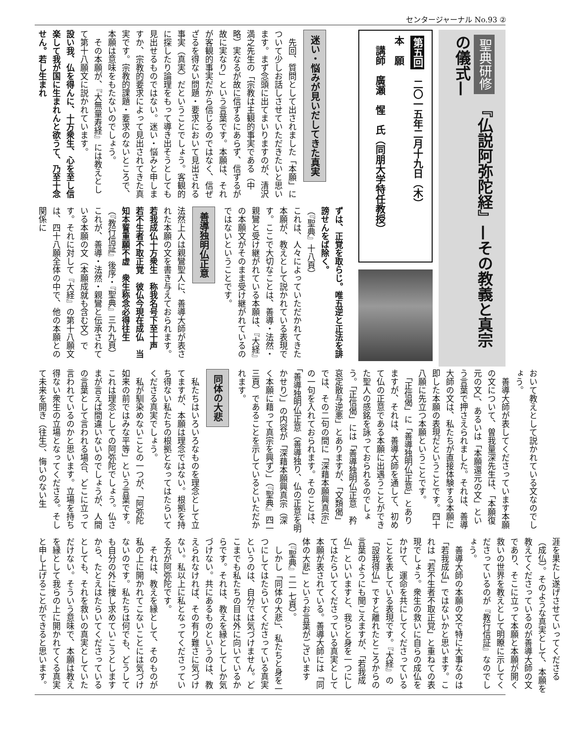センタージャーナル No.93 ②
聖典研修 『仏説阿弥陀経』—その教義と真宗の儀式—
第五回　二〇一五年二月十九日（木）
本　願
　講師　廣瀬　惺　氏（同朋大学特任教授）
迷い・悩みが見いだしてきた真実
　先回、質問として出されました「本願」について少しお話しさせていただきたいと思います。まず念頭に出てまいりますのが、清沢満之先生の「宗教は主観的事実である（中略）実なるが故に信ずるにあらず、信ずるが故に実なり」という言葉です。本願は、それが客観的事実だから信じるのではなく、信ぜざるを得ない問題・要求において見出される事実（真実）だということでしょう。客観的に探したり論理をもって導き出そうとしても見出せるものではない。迷い・悩みと申しますか、宗教的要求によって見出されてきた真実です。宗教的課題・要求のないところで、本願は意味をもたないのでしょう。
　その本願が、『大無量寿経』には教えとして第十八願文に説かれています。
設い我、仏を得んに、十方衆生、心を至し信楽して我が国に生まれんと欲うて、乃至十念せん。若し生まれ
ずは、正覚を取らじ。唯五逆と正法を誹謗せんをば除く。
（『聖典』十八頁）
これは、人々によっていただかれてきた本願が、教えとして説かれている表現です。ここで大切なことは、善導・法然・親鸞と受け継がれている本願は、『大経』の本願文がそのまま受け継がれているのではないということです。
善導独明仏正意
法然上人は親鸞聖人に、善導大師が表された本願の文を書き与えておられます。
若我成仏十方衆生　称我名号下至十声　若不生者不取正覚　彼仏今現在成仏　当知本誓重願不虚　衆生称念必得往生
（『教行信証』後序・『聖典』三九九頁）
これが、善導・法然・親鸞と伝承されている本願の文（本願成就も含む文）です。それに対して『大経』の第十八願文は、四十八願全体の中で、他の本願との関係に
おいて教えとして説かれている文なのでしょう。
　善導大師が表してくださっています本願の文について、曽我量深先生は、「本願復元の文」、あるいは「本願還元の文」という言葉で押さえられました。それは、善導大師の文は、私たちが直接体験する本願に即した本願の表現だということです。四十八願に先立つ本願ということです。
　「正信偈」に「善導独明仏正意」とありますが、それは、善導大師を通して、初めて仏の正意である本願に出遇うことができた聖人の感銘を詠っておられるのでしょう。「正信偈」には「善導独明仏正意　矜哀定散与逆悪」とありますが、「文類偈」では、その二句の間に「深藉本願興真宗」の一句を入れておられます。そのことは、「善導独明仏正意（善導独り、仏の正意を明かせり）」の内容が「深藉本願興真宗（深く本願に藉って真宗を興ず）」（『聖典』四一三頁）であることを示しているといただかれます。
同体の大悲
　私たちはいろいろなものを理念として立てますが、本願は理念ではない。根拠を持ち得ない私たちの根拠となってはたらいてくださる真実でしょう。
　私が馴染めないことの一つが、「阿弥陀如来の前ではみな平等」という言葉です。これは理念としての阿弥陀でしょう。仏さまが言えば間違いないのでしょうが、人間の言葉として言われる場合、どこに立って言われているのかと思います。立場を持ち得ない衆生の立場となってくださる。そして未来を開き（往生）、悔いのない生
涯を果たし遂げさせていってくださる（成仏）。そのような真実として、本願を教えてくださっているのが善導大師の文であり、そこに立って本願と本願が開く救いの世界を教えとして明瞭に示してくださっているのが『教行信証』なのでしょう。
　善導大師の本願の文で特に大事なのは「若我成仏」ではないかと思います。これは「若不生者不取正覚」と重ねての表現でしょう。衆生の救いに自らの成仏をかけて、運命を共にしてくださっていることを表している表現です。『大経』の「設我得仏」ですと離れたところからの言葉のようにも聞こえますが、「若我成仏」といいますと、我らと身を一つにしてはたらいてくださっている真実として本願が表されている。善導大師には「同体の大悲」というお言葉がございます（『聖典』二一七頁）。
　しかし「同体の大悲」、私たちと身を一つにしてはたらいてくださっている真実というのは、自分では気づけません。どこまでも私たちの目は外に向いているからです。それは、教えを縁としてしか気づけない。共にあるものというのは、教えられなければ、その有り難さに気づけない。私以上に私となってくださっている方が阿弥陀です。
　それは、教えを縁として、そのものが私の上に開かれてこないことには気づけないのです。私たちは何でも、どうしても自分の外に捜し求めていこうとしますから、たとえはたらいてくださっているとしても、それを救いの真実としていただけない。そういう意味で、本願は教えを縁として我らの上に開かれてくる真実と申し上げることができると思います。